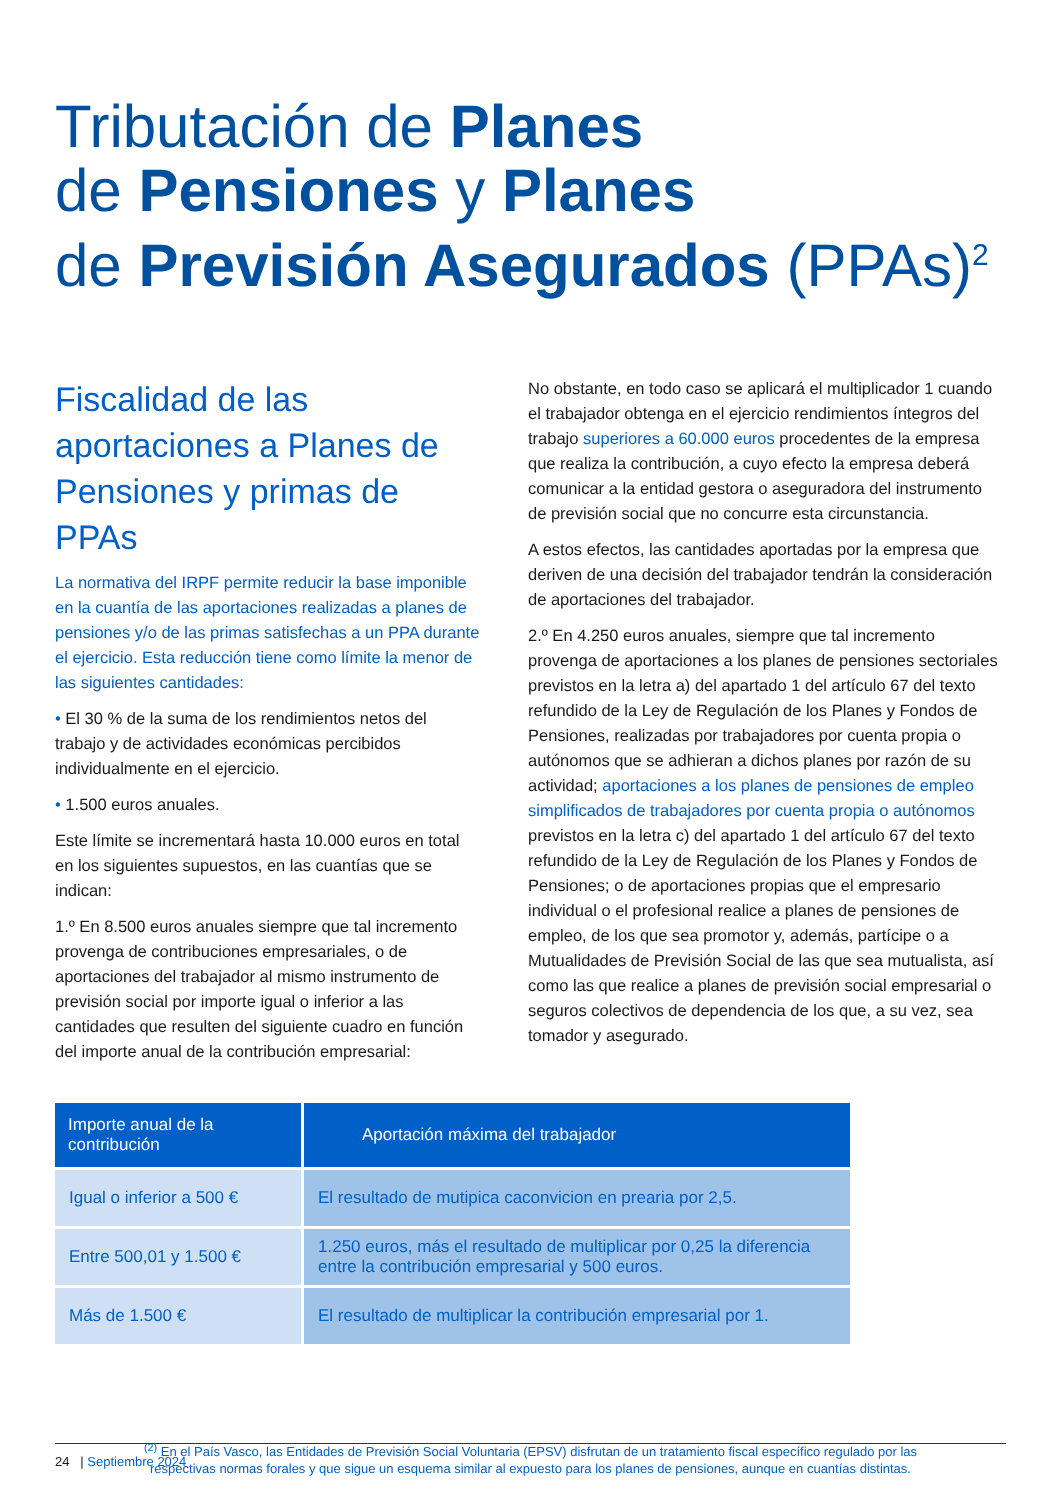Tributación de Planes
de Pensiones y Planes
de Previsión Asegurados (PPAs)<sup>2</sup>
Fiscalidad de las aportaciones a Planes de Pensiones y primas de PPAs
La normativa del IRPF permite reducir la base imponible en la cuantía de las aportaciones realizadas a planes de pensiones y/o de las primas satisfechas a un PPA durante el ejercicio. Esta reducción tiene como límite la menor de las siguientes cantidades:
• El 30 % de la suma de los rendimientos netos del trabajo y de actividades económicas percibidos individualmente en el ejercicio.
• 1.500 euros anuales.
Este límite se incrementará hasta 10.000 euros en total en los siguientes supuestos, en las cuantías que se indican:
1.º En 8.500 euros anuales siempre que tal incremento provenga de contribuciones empresariales, o de aportaciones del trabajador al mismo instrumento de previsión social por importe igual o inferior a las cantidades que resulten del siguiente cuadro en función del importe anual de la contribución empresarial:
No obstante, en todo caso se aplicará el multiplicador 1 cuando el trabajador obtenga en el ejercicio rendimientos íntegros del trabajo superiores a 60.000 euros procedentes de la empresa que realiza la contribución, a cuyo efecto la empresa deberá comunicar a la entidad gestora o aseguradora del instrumento de previsión social que no concurre esta circunstancia.
A estos efectos, las cantidades aportadas por la empresa que deriven de una decisión del trabajador tendrán la consideración de aportaciones del trabajador.
2.º En 4.250 euros anuales, siempre que tal incremento provenga de aportaciones a los planes de pensiones sectoriales previstos en la letra a) del apartado 1 del artículo 67 del texto refundido de la Ley de Regulación de los Planes y Fondos de Pensiones, realizadas por trabajadores por cuenta propia o autónomos que se adhieran a dichos planes por razón de su actividad; aportaciones a los planes de pensiones de empleo simplificados de trabajadores por cuenta propia o autónomos previstos en la letra c) del apartado 1 del artículo 67 del texto refundido de la Ley de Regulación de los Planes y Fondos de Pensiones; o de aportaciones propias que el empresario individual o el profesional realice a planes de pensiones de empleo, de los que sea promotor y, además, partícipe o a Mutualidades de Previsión Social de las que sea mutualista, así como las que realice a planes de previsión social empresarial o seguros colectivos de dependencia de los que, a su vez, sea tomador y asegurado.
| Importe anual de la contribución | Aportación máxima del trabajador |
| --- | --- |
| Igual o inferior a 500 € | El resultado de mutipica caconvicion en prearia por 2,5. |
| Entre 500,01 y 1.500 € | 1.250 euros, más el resultado de multiplicar por 0,25 la diferencia entre la contribución empresarial y 500 euros. |
| Más de 1.500 € | El resultado de multiplicar la contribución empresarial por 1. |
<sup>(2)</sup> En el País Vasco, las Entidades de Previsión Social Voluntaria (EPSV) disfrutan de un tratamiento fiscal específico regulado por las
respectivas normas forales y que sigue un esquema similar al expuesto para los planes de pensiones, aunque en cuantías distintas.
24 | Septiembre 2024